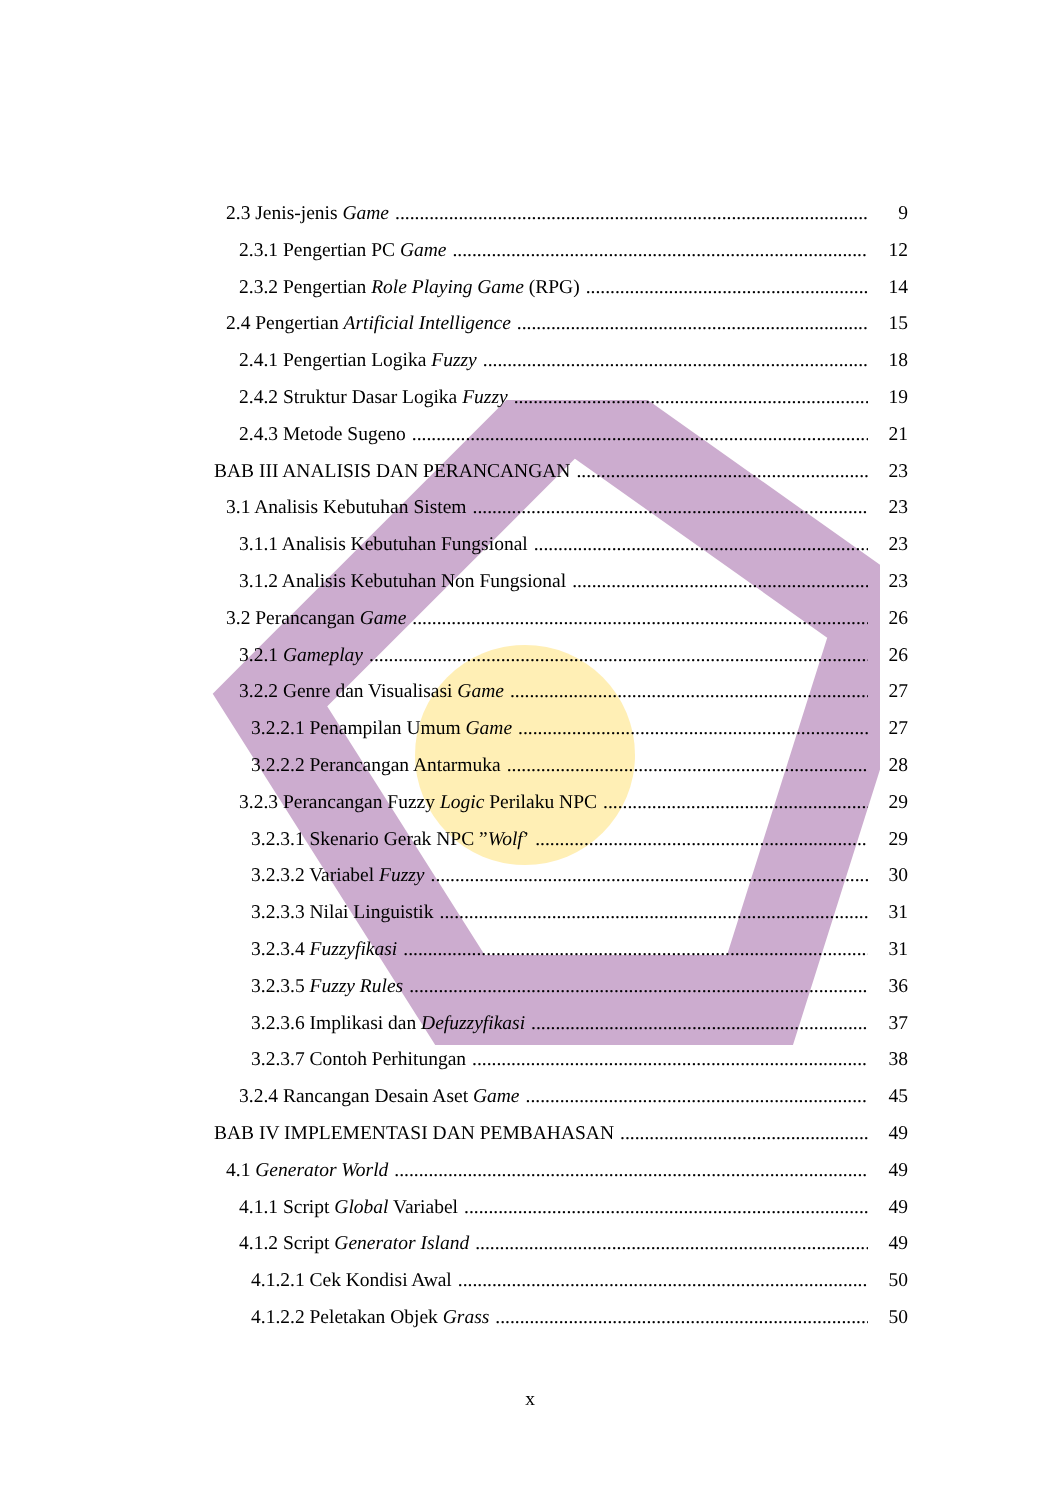2.3 Jenis-jenis Game 9
2.3.1 Pengertian PC Game 12
2.3.2 Pengertian Role Playing Game (RPG) 14
2.4 Pengertian Artificial Intelligence 15
2.4.1 Pengertian Logika Fuzzy 18
2.4.2 Struktur Dasar Logika Fuzzy 19
2.4.3 Metode Sugeno 21
BAB III ANALISIS DAN PERANCANGAN 23
3.1 Analisis Kebutuhan Sistem 23
3.1.1 Analisis Kebutuhan Fungsional 23
3.1.2 Analisis Kebutuhan Non Fungsional 23
3.2 Perancangan Game 26
3.2.1 Gameplay 26
3.2.2 Genre dan Visualisasi Game 27
3.2.2.1 Penampilan Umum Game 27
3.2.2.2 Perancangan Antarmuka 28
3.2.3 Perancangan Fuzzy Logic Perilaku NPC 29
3.2.3.1 Skenario Gerak NPC ”Wolf’ 29
3.2.3.2 Variabel Fuzzy 30
3.2.3.3 Nilai Linguistik 31
3.2.3.4 Fuzzyfikasi 31
3.2.3.5 Fuzzy Rules 36
3.2.3.6 Implikasi dan Defuzzyfikasi 37
3.2.3.7 Contoh Perhitungan 38
3.2.4 Rancangan Desain Aset Game 45
BAB IV IMPLEMENTASI DAN PEMBAHASAN 49
4.1 Generator World 49
4.1.1 Script Global Variabel 49
4.1.2 Script Generator Island 49
4.1.2.1 Cek Kondisi Awal 50
4.1.2.2 Peletakan Objek Grass 50
x